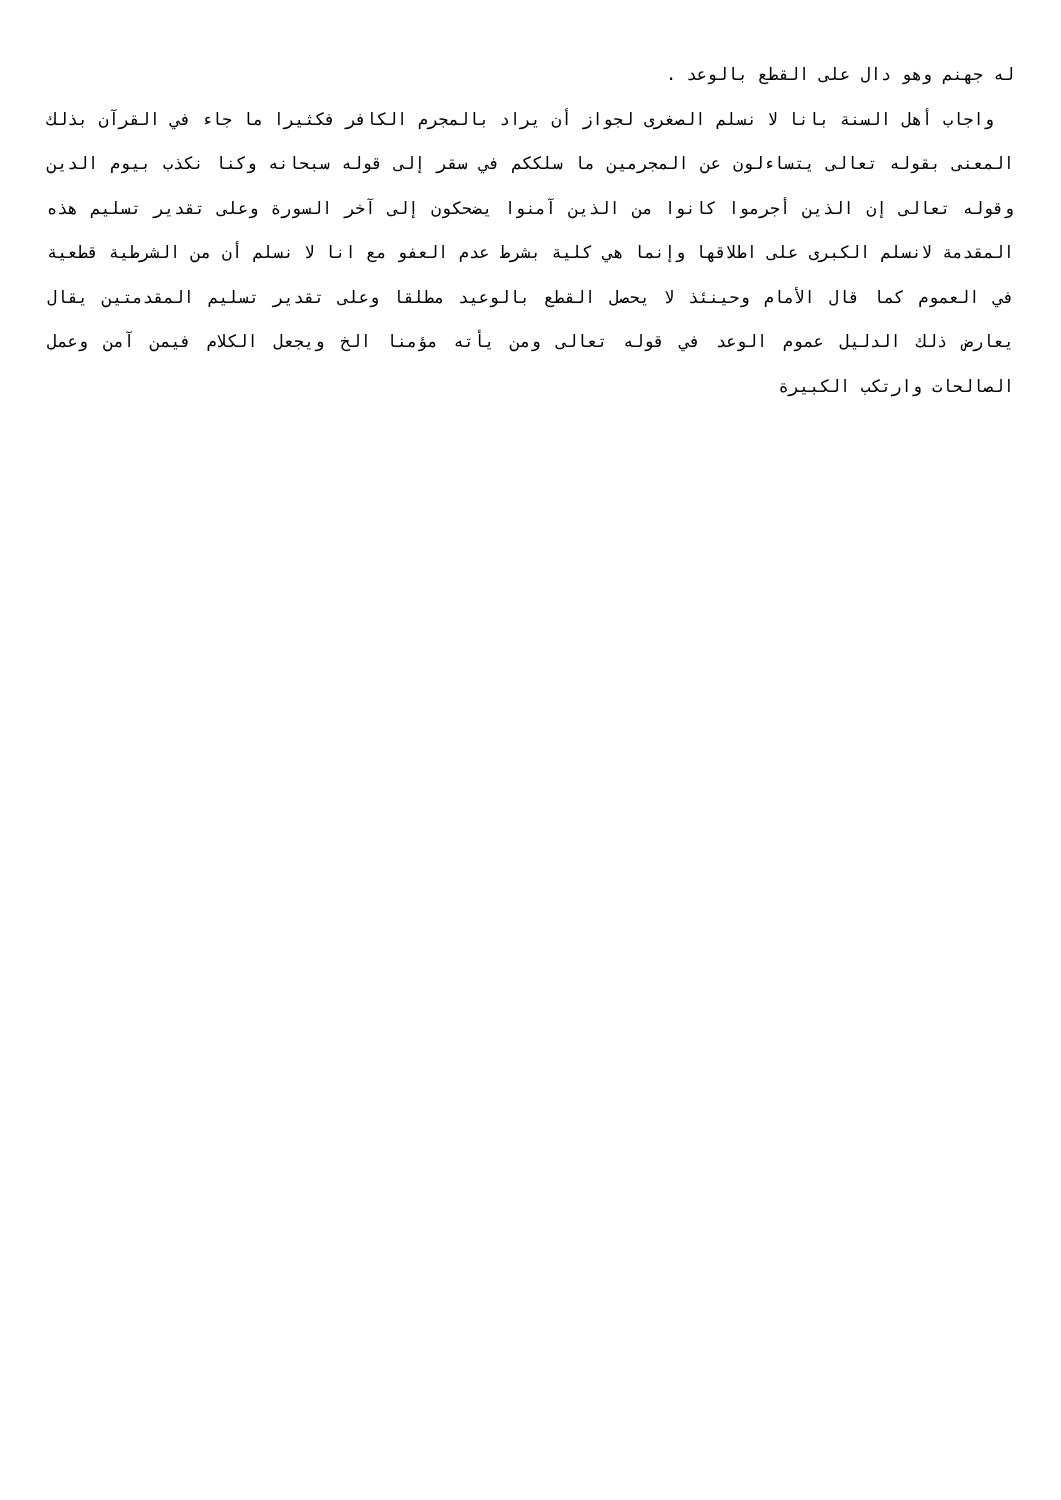له جهنم وهو دال على القطع بالوعد .
واجاب أهل السنة بانا لا نسلم الصغرى لجواز أن يراد بالمجرم الكافر فكثيرا ما جاء في القرآن بذلك المعنى بقوله تعالى يتساءلون عن المجرمين ما سلككم في سقر إلى قوله سبحانه وكنا نكذب بيوم الدين وقوله تعالى إن الذين أجرموا كانوا من الذين آمنوا يضحكون إلى آخر السورة وعلى تقدير تسليم هذه المقدمة لانسلم الكبرى على اطلاقها وإنما هي كلية بشرط عدم العفو مع انا لا نسلم أن من الشرطية قطعية في العموم كما قال الأمام وحينئذ لا يحصل القطع بالوعيد مطلقا وعلى تقدير تسليم المقدمتين يقال يعارض ذلك الدليل عموم الوعد في قوله تعالى ومن يأته مؤمنا الخ ويجعل الكلام فيمن آمن وعمل الصالحات وارتكب الكبيرة